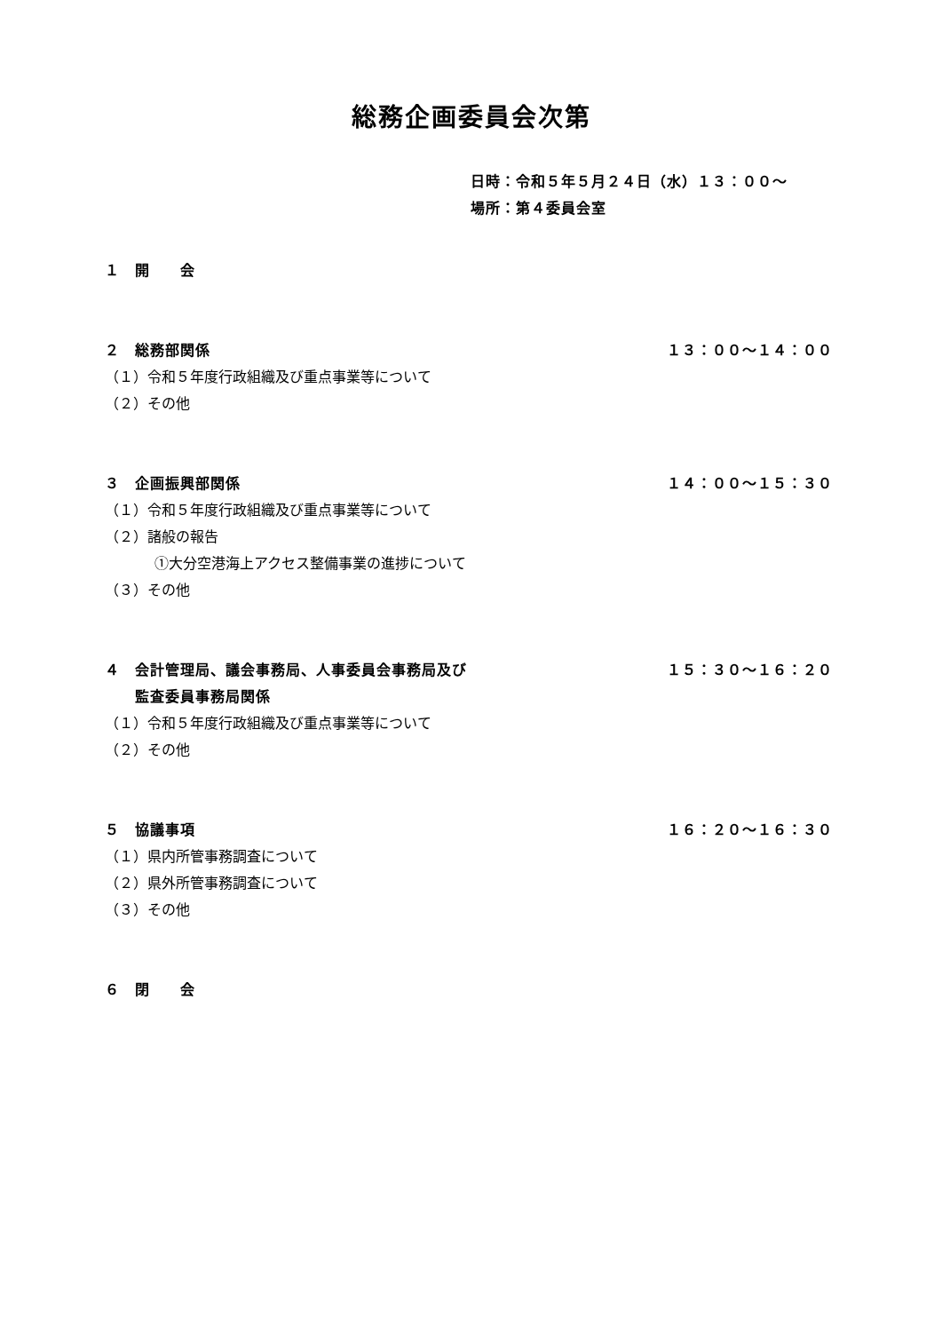総務企画委員会次第
日時：令和５年５月２４日（水）１３：００～
場所：第４委員会室
１　開　　会
２　総務部関係 １３：００～１４：００
（１）令和５年度行政組織及び重点事業等について
（２）その他
３　企画振興部関係 １４：００～１５：３０
（１）令和５年度行政組織及び重点事業等について
（２）諸般の報告
①大分空港海上アクセス整備事業の進捗について
（３）その他
４　会計管理局、議会事務局、人事委員会事務局及び
　　監査委員事務局関係 １５：３０～１６：２０
（１）令和５年度行政組織及び重点事業等について
（２）その他
５　協議事項 １６：２０～１６：３０
（１）県内所管事務調査について
（２）県外所管事務調査について
（３）その他
６　閉　　会